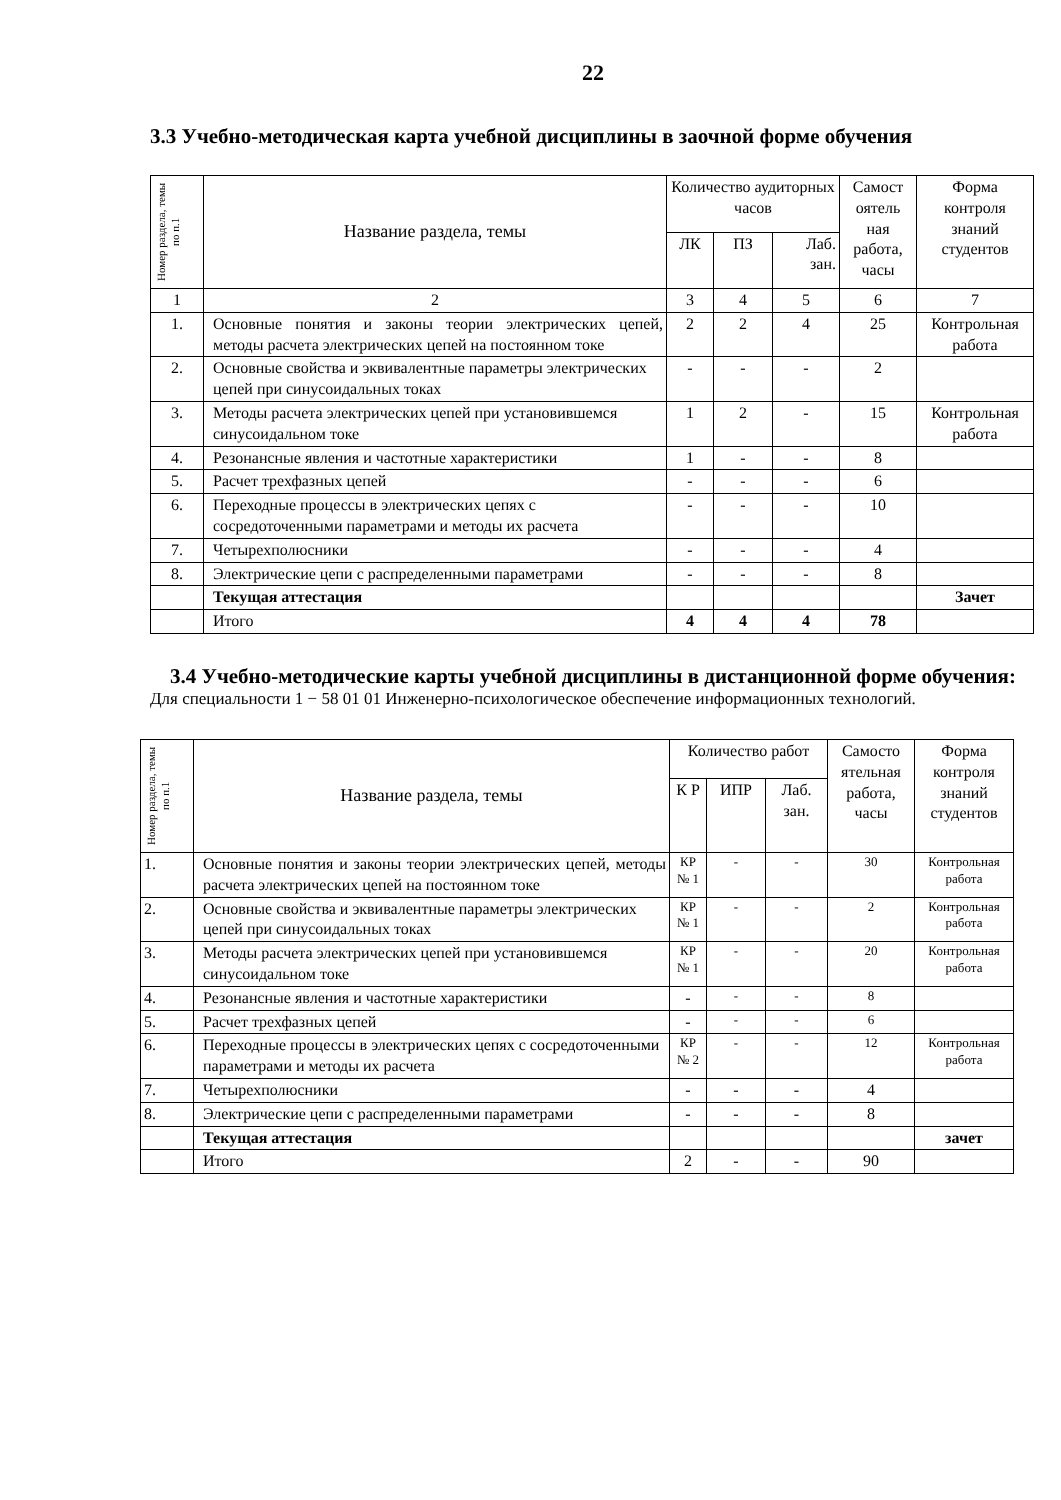22
3.3 Учебно-методическая карта учебной дисциплины в заочной форме обучения
| Номер раздела, темы по п.1 | Название раздела, темы | Количество аудиторных часов | | | Самост оятель ная работа, часы | Форма контроля знаний студентов |
| --- | --- | --- | --- | --- | --- | --- |
| | | ЛК | ПЗ | Лаб. зан. | | |
| 1 | 2 | 3 | 4 | 5 | 6 | 7 |
| 1. | Основные понятия и законы теории электрических цепей, методы расчета электрических цепей на постоянном токе | 2 | 2 | 4 | 25 | Контрольная работа |
| 2. | Основные свойства и эквивалентные параметры электрических цепей при синусоидальных токах | - | - | - | 2 | |
| 3. | Методы расчета электрических цепей при установившемся синусоидальном токе | 1 | 2 | - | 15 | Контрольная работа |
| 4. | Резонансные явления и частотные характеристики | 1 | - | - | 8 | |
| 5. | Расчет трехфазных цепей | - | - | - | 6 | |
| 6. | Переходные процессы в электрических цепях с сосредоточенными параметрами и методы их расчета | - | - | - | 10 | |
| 7. | Четырехполюсники | - | - | - | 4 | |
| 8. | Электрические цепи с распределенными параметрами | - | - | - | 8 | |
| | Текущая аттестация | | | | | Зачет |
| | Итого | 4 | 4 | 4 | 78 | |
3.4 Учебно-методические карты учебной дисциплины в дистанционной форме обучения:
Для специальности 1 − 58 01 01 Инженерно-психологическое обеспечение информационных технологий.
| Номер раздела, темы по п.1 | Название раздела, темы | Количество работ | | | Самосто ятельная работа, часы | Форма контроля знаний студентов |
| --- | --- | --- | --- | --- | --- | --- |
| | | К Р | ИПР | Лаб. зан. | | |
| 1. | Основные понятия и законы теории электрических цепей, методы расчета электрических цепей на постоянном токе | КР № 1 | - | - | 30 | Контрольная работа |
| 2. | Основные свойства и эквивалентные параметры электрических цепей при синусоидальных токах | КР № 1 | - | - | 2 | Контрольная работа |
| 3. | Методы расчета электрических цепей при установившемся синусоидальном токе | КР № 1 | - | - | 20 | Контрольная работа |
| 4. | Резонансные явления и частотные характеристики | - | - | - | 8 | |
| 5. | Расчет трехфазных цепей | - | - | - | 6 | |
| 6. | Переходные процессы в электрических цепях с сосредоточенными параметрами и методы их расчета | КР № 2 | - | - | 12 | Контрольная работа |
| 7. | Четырехполюсники | - | - | - | 4 | |
| 8. | Электрические цепи с распределенными параметрами | - | - | - | 8 | |
| | Текущая аттестация | | | | | зачет |
| | Итого | 2 | - | - | 90 | |